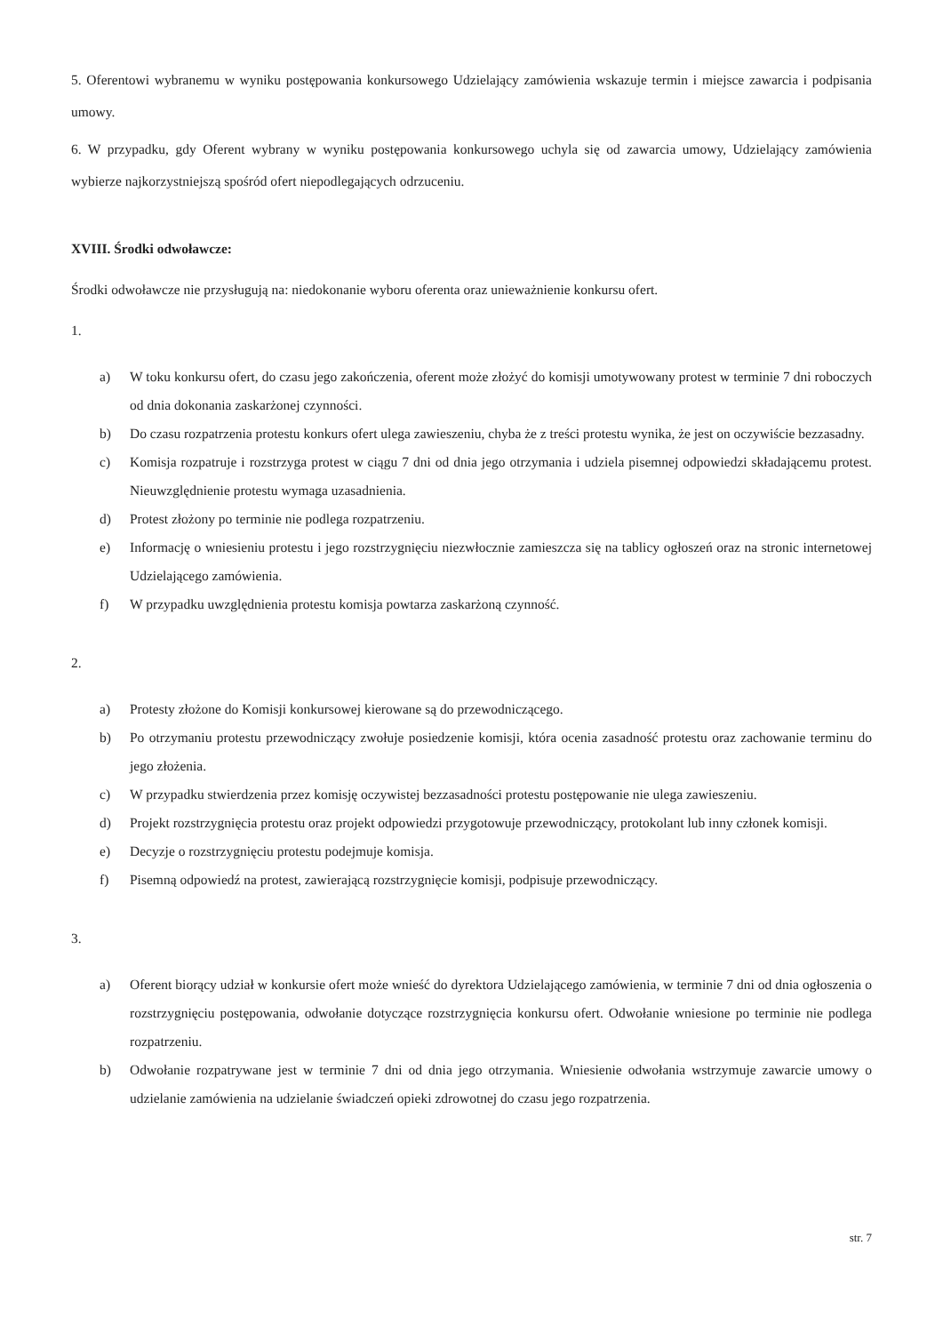5. Oferentowi wybranemu w wyniku postępowania konkursowego Udzielający zamówienia wskazuje termin i miejsce zawarcia i podpisania umowy.
6. W przypadku, gdy Oferent wybrany w wyniku postępowania konkursowego uchyla się od zawarcia umowy, Udzielający zamówienia wybierze najkorzystniejszą spośród ofert niepodlegających odrzuceniu.
XVIII. Środki odwoławcze:
Środki odwoławcze nie przysługują na: niedokonanie wyboru oferenta oraz unieważnienie konkursu ofert.
1.
a) W toku konkursu ofert, do czasu jego zakończenia, oferent może złożyć do komisji umotywowany protest w terminie 7 dni roboczych od dnia dokonania zaskarżonej czynności.
b) Do czasu rozpatrzenia protestu konkurs ofert ulega zawieszeniu, chyba że z treści protestu wynika, że jest on oczywiście bezzasadny.
c) Komisja rozpatruje i rozstrzyga protest w ciągu 7 dni od dnia jego otrzymania i udziela pisemnej odpowiedzi składającemu protest. Nieuwzględnienie protestu wymaga uzasadnienia.
d) Protest złożony po terminie nie podlega rozpatrzeniu.
e) Informację o wniesieniu protestu i jego rozstrzygnięciu niezwłocznie zamieszcza się na tablicy ogłoszeń oraz na stronic internetowej Udzielającego zamówienia.
f) W przypadku uwzględnienia protestu komisja powtarza zaskarżoną czynność.
2.
a) Protesty złożone do Komisji konkursowej kierowane są do przewodniczącego.
b) Po otrzymaniu protestu przewodniczący zwołuje posiedzenie komisji, która ocenia zasadność protestu oraz zachowanie terminu do jego złożenia.
c) W przypadku stwierdzenia przez komisję oczywistej bezzasadności protestu postępowanie nie ulega zawieszeniu.
d) Projekt rozstrzygnięcia protestu oraz projekt odpowiedzi przygotowuje przewodniczący, protokolant lub inny członek komisji.
e) Decyzje o rozstrzygnięciu protestu podejmuje komisja.
f) Pisemną odpowiedź na protest, zawierającą rozstrzygnięcie komisji, podpisuje przewodniczący.
3.
a) Oferent biorący udział w konkursie ofert może wnieść do dyrektora Udzielającego zamówienia, w terminie 7 dni od dnia ogłoszenia o rozstrzygnięciu postępowania, odwołanie dotyczące rozstrzygnięcia konkursu ofert. Odwołanie wniesione po terminie nie podlega rozpatrzeniu.
b) Odwołanie rozpatrywane jest w terminie 7 dni od dnia jego otrzymania. Wniesienie odwołania wstrzymuje zawarcie umowy o udzielanie zamówienia na udzielanie świadczeń opieki zdrowotnej do czasu jego rozpatrzenia.
str. 7